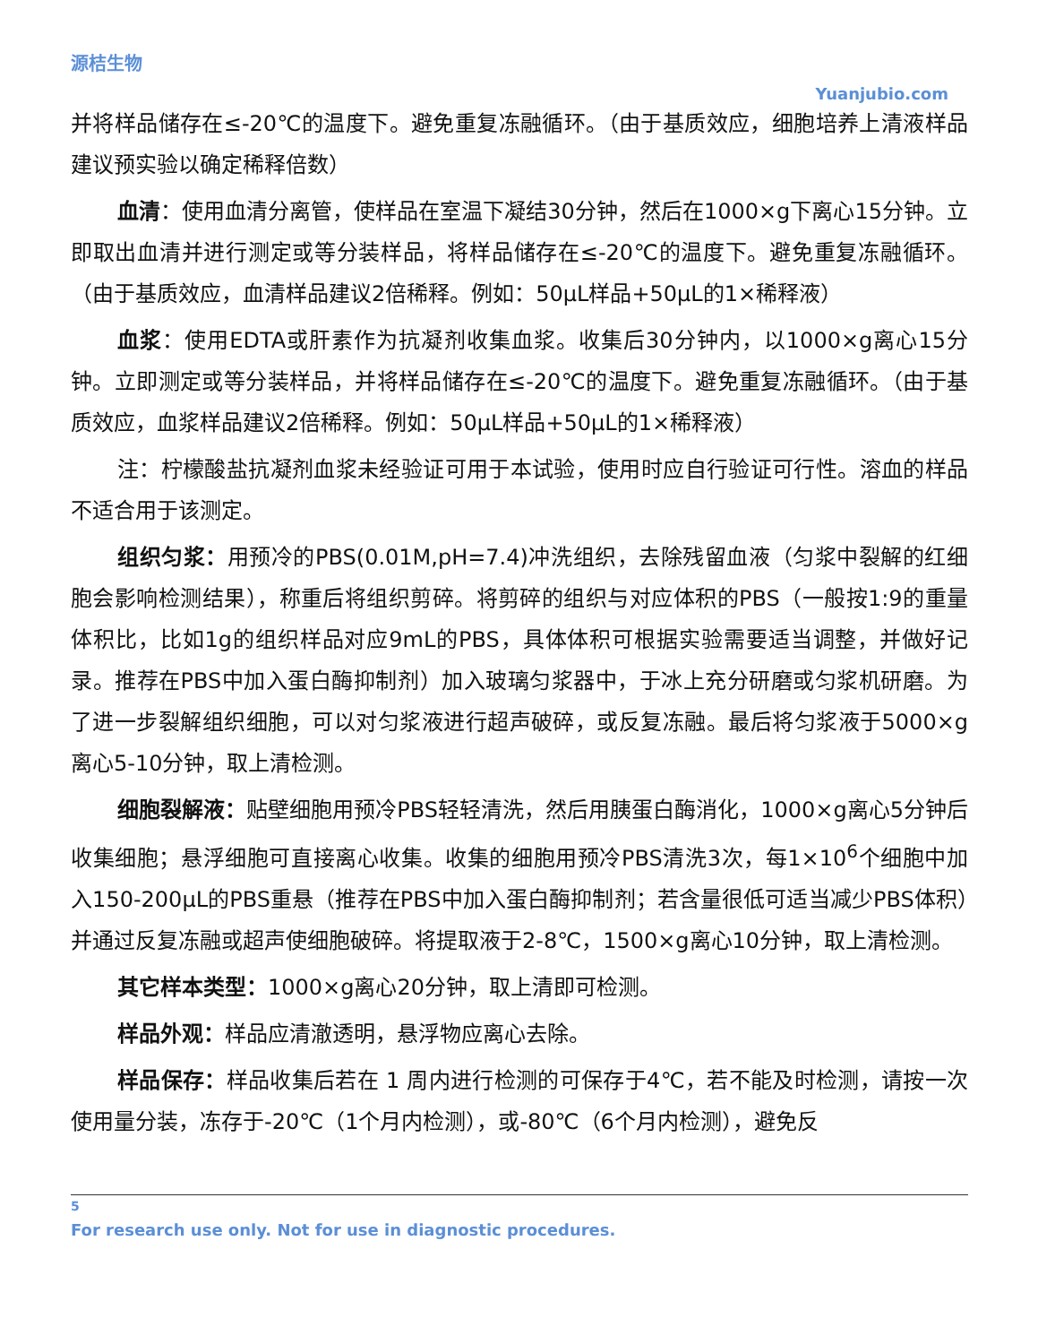源桔生物
Yuanjubio.com
并将样品储存在≤-20℃的温度下。避免重复冻融循环。（由于基质效应，细胞培养上清液样品建议预实验以确定稀释倍数）
血清：使用血清分离管，使样品在室温下凝结30分钟，然后在1000×g下离心15分钟。立即取出血清并进行测定或等分装样品，将样品储存在≤-20℃的温度下。避免重复冻融循环。（由于基质效应，血清样品建议2倍稀释。例如：50μL样品+50μL的1×稀释液）
血浆：使用EDTA或肝素作为抗凝剂收集血浆。收集后30分钟内，以1000×g离心15分钟。立即测定或等分装样品，并将样品储存在≤-20℃的温度下。避免重复冻融循环。（由于基质效应，血浆样品建议2倍稀释。例如：50μL样品+50μL的1×稀释液）
注：柠檬酸盐抗凝剂血浆未经验证可用于本试验，使用时应自行验证可行性。溶血的样品不适合用于该测定。
组织匀浆：用预冷的PBS(0.01M,pH=7.4)冲洗组织，去除残留血液（匀浆中裂解的红细胞会影响检测结果），称重后将组织剪碎。将剪碎的组织与对应体积的PBS（一般按1:9的重量体积比，比如1g的组织样品对应9mL的PBS，具体体积可根据实验需要适当调整，并做好记录。推荐在PBS中加入蛋白酶抑制剂）加入玻璃匀浆器中，于冰上充分研磨或匀浆机研磨。为了进一步裂解组织细胞，可以对匀浆液进行超声破碎，或反复冻融。最后将匀浆液于5000×g离心5-10分钟，取上清检测。
细胞裂解液：贴壁细胞用预冷PBS轻轻清洗，然后用胰蛋白酶消化，1000×g离心5分钟后收集细胞；悬浮细胞可直接离心收集。收集的细胞用预冷PBS清洗3次，每1×10<sup>6</sup>个细胞中加入150-200μL的PBS重悬（推荐在PBS中加入蛋白酶抑制剂；若含量很低可适当减少PBS体积）并通过反复冻融或超声使细胞破碎。将提取液于2-8℃，1500×g离心10分钟，取上清检测。
其它样本类型：1000×g离心20分钟，取上清即可检测。
样品外观：样品应清澈透明，悬浮物应离心去除。
样品保存：样品收集后若在 1 周内进行检测的可保存于4℃，若不能及时检测，请按一次使用量分装，冻存于-20℃（1个月内检测），或-80℃（6个月内检测），避免反
5
For research use only. Not for use in diagnostic procedures.